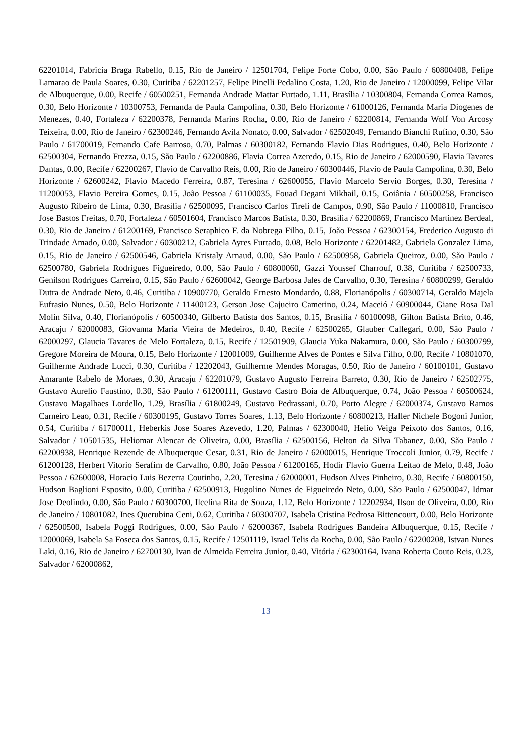62201014, Fabricia Braga Rabello, 0.15, Rio de Janeiro / 12501704, Felipe Forte Cobo, 0.00, São Paulo / 60800408, Felipe Lamarao de Paula Soares, 0.30, Curitiba / 62201257, Felipe Pinelli Pedalino Costa, 1.20, Rio de Janeiro / 12000099, Felipe Vilar de Albuquerque, 0.00, Recife / 60500251, Fernanda Andrade Mattar Furtado, 1.11, Brasília / 10300804, Fernanda Correa Ramos, 0.30, Belo Horizonte / 10300753, Fernanda de Paula Campolina, 0.30, Belo Horizonte / 61000126, Fernanda Maria Diogenes de Menezes, 0.40, Fortaleza / 62200378, Fernanda Marins Rocha, 0.00, Rio de Janeiro / 62200814, Fernanda Wolf Von Arcosy Teixeira, 0.00, Rio de Janeiro / 62300246, Fernando Avila Nonato, 0.00, Salvador / 62502049, Fernando Bianchi Rufino, 0.30, São Paulo / 61700019, Fernando Cafe Barroso, 0.70, Palmas / 60300182, Fernando Flavio Dias Rodrigues, 0.40, Belo Horizonte / 62500304, Fernando Frezza, 0.15, São Paulo / 62200886, Flavia Correa Azeredo, 0.15, Rio de Janeiro / 62000590, Flavia Tavares Dantas, 0.00, Recife / 62200267, Flavio de Carvalho Reis, 0.00, Rio de Janeiro / 60300446, Flavio de Paula Campolina, 0.30, Belo Horizonte / 62600242, Flavio Macedo Ferreira, 0.87, Teresina / 62600055, Flavio Marcelo Servio Borges, 0.30, Teresina / 11200053, Flavio Pereira Gomes, 0.15, João Pessoa / 61100035, Fouad Degani Mikhail, 0.15, Goiânia / 60500258, Francisco Augusto Ribeiro de Lima, 0.30, Brasília / 62500095, Francisco Carlos Tireli de Campos, 0.90, São Paulo / 11000810, Francisco Jose Bastos Freitas, 0.70, Fortaleza / 60501604, Francisco Marcos Batista, 0.30, Brasília / 62200869, Francisco Martinez Berdeal, 0.30, Rio de Janeiro / 61200169, Francisco Seraphico F. da Nobrega Filho, 0.15, João Pessoa / 62300154, Frederico Augusto di Trindade Amado, 0.00, Salvador / 60300212, Gabriela Ayres Furtado, 0.08, Belo Horizonte / 62201482, Gabriela Gonzalez Lima, 0.15, Rio de Janeiro / 62500546, Gabriela Kristaly Arnaud, 0.00, São Paulo / 62500958, Gabriela Queiroz, 0.00, São Paulo / 62500780, Gabriela Rodrigues Figueiredo, 0.00, São Paulo / 60800060, Gazzi Youssef Charrouf, 0.38, Curitiba / 62500733, Genilson Rodrigues Carreiro, 0.15, São Paulo / 62600042, George Barbosa Jales de Carvalho, 0.30, Teresina / 60800299, Geraldo Dutra de Andrade Neto, 0.46, Curitiba / 10900770, Geraldo Ernesto Mondardo, 0.88, Florianópolis / 60300714, Geraldo Majela Eufrasio Nunes, 0.50, Belo Horizonte / 11400123, Gerson Jose Cajueiro Camerino, 0.24, Maceió / 60900044, Giane Rosa Dal Molin Silva, 0.40, Florianópolis / 60500340, Gilberto Batista dos Santos, 0.15, Brasília / 60100098, Gilton Batista Brito, 0.46, Aracaju / 62000083, Giovanna Maria Vieira de Medeiros, 0.40, Recife / 62500265, Glauber Callegari, 0.00, São Paulo / 62000297, Glaucia Tavares de Melo Fortaleza, 0.15, Recife / 12501909, Glaucia Yuka Nakamura, 0.00, São Paulo / 60300799, Gregore Moreira de Moura, 0.15, Belo Horizonte / 12001009, Guilherme Alves de Pontes e Silva Filho, 0.00, Recife / 10801070, Guilherme Andrade Lucci, 0.30, Curitiba / 12202043, Guilherme Mendes Moragas, 0.50, Rio de Janeiro / 60100101, Gustavo Amarante Rabelo de Moraes, 0.30, Aracaju / 62201079, Gustavo Augusto Ferreira Barreto, 0.30, Rio de Janeiro / 62502775, Gustavo Aurelio Faustino, 0.30, São Paulo / 61200111, Gustavo Castro Boia de Albuquerque, 0.74, João Pessoa / 60500624, Gustavo Magalhaes Lordello, 1.29, Brasília / 61800249, Gustavo Pedrassani, 0.70, Porto Alegre / 62000374, Gustavo Ramos Carneiro Leao, 0.31, Recife / 60300195, Gustavo Torres Soares, 1.13, Belo Horizonte / 60800213, Haller Nichele Bogoni Junior, 0.54, Curitiba / 61700011, Heberkis Jose Soares Azevedo, 1.20, Palmas / 62300040, Helio Veiga Peixoto dos Santos, 0.16, Salvador / 10501535, Heliomar Alencar de Oliveira, 0.00, Brasília / 62500156, Helton da Silva Tabanez, 0.00, São Paulo / 62200938, Henrique Rezende de Albuquerque Cesar, 0.31, Rio de Janeiro / 62000015, Henrique Troccoli Junior, 0.79, Recife / 61200128, Herbert Vitorio Serafim de Carvalho, 0.80, João Pessoa / 61200165, Hodir Flavio Guerra Leitao de Melo, 0.48, João Pessoa / 62600008, Horacio Luis Bezerra Coutinho, 2.20, Teresina / 62000001, Hudson Alves Pinheiro, 0.30, Recife / 60800150, Hudson Baglioni Esposito, 0.00, Curitiba / 62500913, Hugolino Nunes de Figueiredo Neto, 0.00, São Paulo / 62500047, Idmar Jose Deolindo, 0.00, São Paulo / 60300700, Ilcelina Rita de Souza, 1.12, Belo Horizonte / 12202934, Ilson de Oliveira, 0.00, Rio de Janeiro / 10801082, Ines Querubina Ceni, 0.62, Curitiba / 60300707, Isabela Cristina Pedrosa Bittencourt, 0.00, Belo Horizonte / 62500500, Isabela Poggi Rodrigues, 0.00, São Paulo / 62000367, Isabela Rodrigues Bandeira Albuquerque, 0.15, Recife / 12000069, Isabela Sa Foseca dos Santos, 0.15, Recife / 12501119, Israel Telis da Rocha, 0.00, São Paulo / 62200208, Istvan Nunes Laki, 0.16, Rio de Janeiro / 62700130, Ivan de Almeida Ferreira Junior, 0.40, Vitória / 62300164, Ivana Roberta Couto Reis, 0.23, Salvador / 62000862,
13